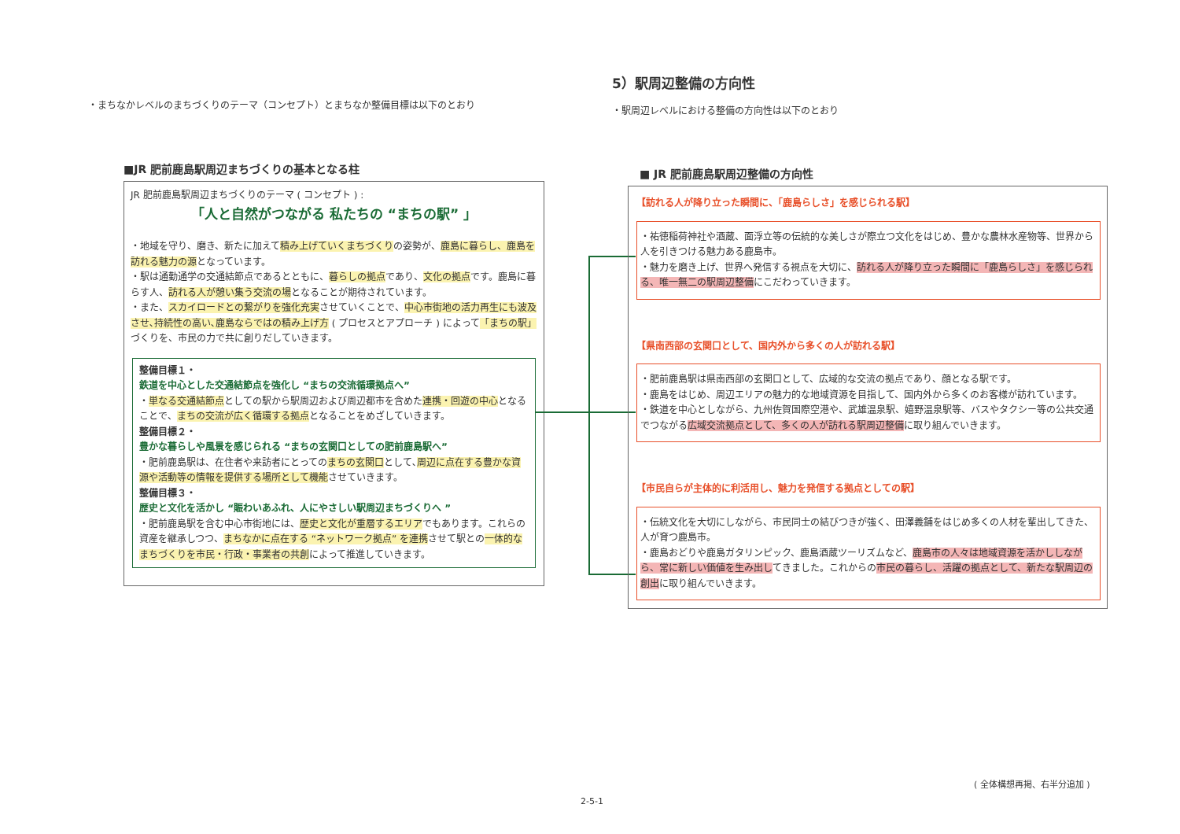・まちなかレベルのまちづくりのテーマ（コンセプト）とまちなか整備目標は以下のとおり
■JR 肥前鹿島駅周辺まちづくりの基本となる柱
JR 肥前鹿島駅周辺まちづくりのテーマ ( コンセプト ) :
「人と自然がつながる 私たちの “まちの駅” 」
・地域を守り、磨き、新たに加えて積み上げていくまちづくりの姿勢が、鹿島に暮らし、鹿島を訪れる魅力の源となっています。
・駅は通勤通学の交通結節点であるとともに、暮らしの拠点であり、文化の拠点です。鹿島に暮らす人、訪れる人が憩い集う交流の場となることが期待されています。
・また、スカイロードとの繋がりを強化充実させていくことで、中心市街地の活力再生にも波及させ､持続性の高い､鹿島ならではの積み上げ方 ( プロセスとアプローチ ) によって「まちの駅」づくりを、市民の力で共に創りだしていきます。
整備目標１・
鉄道を中心とした交通結節点を強化し “まちの交流循環拠点へ”
・単なる交通結節点としての駅から駅周辺および周辺都市を含めた連携・回遊の中心となることで、まちの交流が広く循環する拠点となることをめざしていきます。
整備目標２・
豊かな暮らしや風景を感じられる “まちの玄関口としての肥前鹿島駅へ”
・肥前鹿島駅は、在住者や来訪者にとってのまちの玄関口として､周辺に点在する豊かな資源や活動等の情報を提供する場所として機能させていきます。
整備目標３・
歴史と文化を活かし “賑わいあふれ、人にやさしい駅周辺まちづくりへ ”
・肥前鹿島駅を含む中心市街地には、歴史と文化が重層するエリアでもあります。これらの資産を継承しつつ、まちなかに点在する “ネットワーク拠点” を連携させて駅との一体的なまちづくりを市民・行政・事業者の共創によって推進していきます。
5）駅周辺整備の方向性
・駅周辺レベルにおける整備の方向性は以下のとおり
■ JR 肥前鹿島駅周辺整備の方向性
【訪れる人が降り立った瞬間に、「鹿島らしさ」を感じられる駅】
・祐徳稲荷神社や酒蔵、面浮立等の伝統的な美しさが際立つ文化をはじめ、豊かな農林水産物等、世界から人を引きつける魅力ある鹿島市。
・魅力を磨き上げ、世界へ発信する視点を大切に、訪れる人が降り立った瞬間に「鹿島らしさ」を感じられる、唯一無二の駅周辺整備にこだわっていきます。
【県南西部の玄関口として、国内外から多くの人が訪れる駅】
・肥前鹿島駅は県南西部の玄関口として、広域的な交流の拠点であり、顔となる駅です。
・鹿島をはじめ、周辺エリアの魅力的な地域資源を目指して、国内外から多くのお客様が訪れています。
・鉄道を中心としながら、九州佐賀国際空港や、武雄温泉駅、嬉野温泉駅等、バスやタクシー等の公共交通でつながる広域交流拠点として、多くの人が訪れる駅周辺整備に取り組んでいきます。
【市民自らが主体的に利活用し、魅力を発信する拠点としての駅】
・伝統文化を大切にしながら、市民同士の結びつきが強く、田澤義鋪をはじめ多くの人材を輩出してきた、人が育つ鹿島市。
・鹿島おどりや鹿島ガタリンピック、鹿島酒蔵ツーリズムなど、鹿島市の人々は地域資源を活かししながら、常に新しい価値を生み出してきました。これからの市民の暮らし、活躍の拠点として、新たな駅周辺の創出に取り組んでいきます。
( 全体構想再掲、右半分追加 )
2-5-1